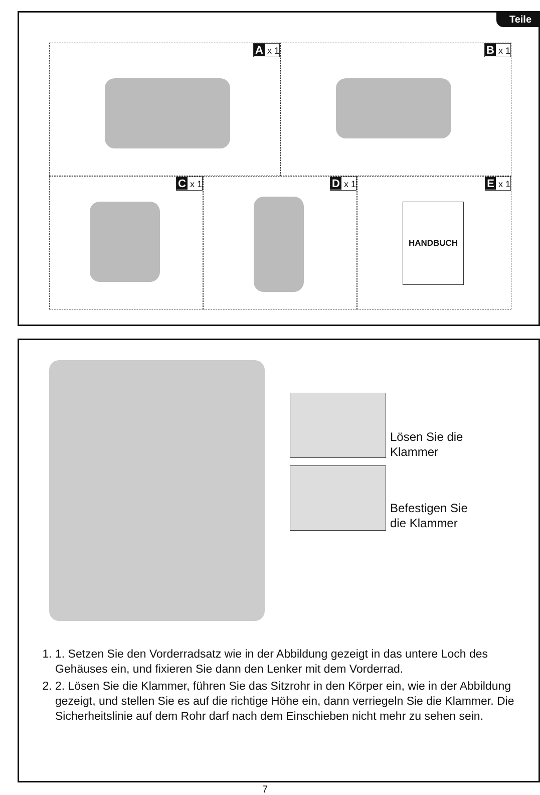Teile
A x 1
B x 1
C x 1
D x 1
E x 1
HANDBUCH
Lösen Sie die
Klammer
Befestigen Sie
die Klammer
1. 1. Setzen Sie den Vorderradsatz wie in der Abbildung gezeigt in das untere Loch des Gehäuses ein, und fixieren Sie dann den Lenker mit dem Vorderrad.
2. 2. Lösen Sie die Klammer, führen Sie das Sitzrohr in den Körper ein, wie in der Abbildung gezeigt, und stellen Sie es auf die richtige Höhe ein, dann verriegeln Sie die Klammer. Die Sicherheitslinie auf dem Rohr darf nach dem Einschieben nicht mehr zu sehen sein.
7